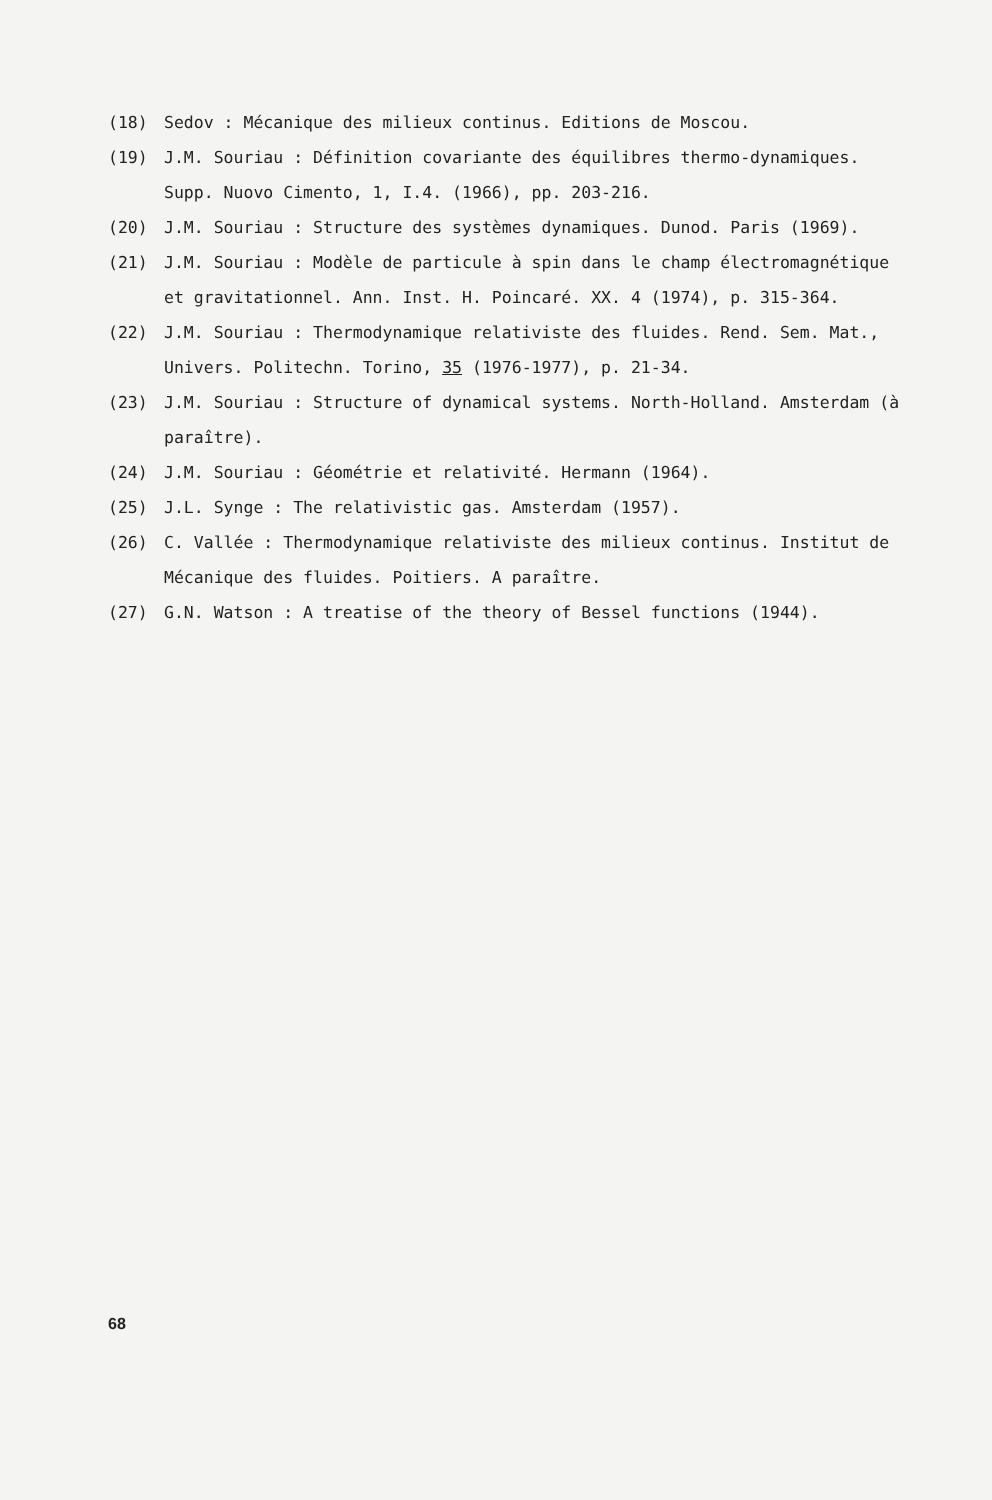(18) Sedov : Mécanique des milieux continus. Editions de Moscou.
(19) J.M. Souriau : Définition covariante des équilibres thermo-dynamiques. Supp. Nuovo Cimento, 1, I.4. (1966), pp. 203-216.
(20) J.M. Souriau : Structure des systèmes dynamiques. Dunod. Paris (1969).
(21) J.M. Souriau : Modèle de particule à spin dans le champ électromagnétique et gravitationnel. Ann. Inst. H. Poincaré. XX. 4 (1974), p. 315-364.
(22) J.M. Souriau : Thermodynamique relativiste des fluides. Rend. Sem. Mat., Univers. Politechn. Torino, 35 (1976-1977), p. 21-34.
(23) J.M. Souriau : Structure of dynamical systems. North-Holland. Amsterdam (à paraître).
(24) J.M. Souriau : Géométrie et relativité. Hermann (1964).
(25) J.L. Synge : The relativistic gas. Amsterdam (1957).
(26) C. Vallée : Thermodynamique relativiste des milieux continus. Institut de Mécanique des fluides. Poitiers. A paraître.
(27) G.N. Watson : A treatise of the theory of Bessel functions (1944).
68